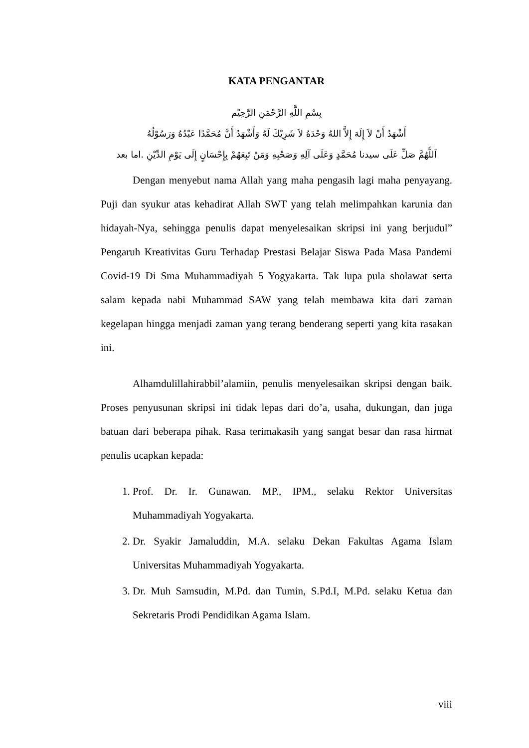KATA PENGANTAR
بِسْمِ اللَّهِ الرَّحْمَنِ الرَّحِيْم
أَشْهَدُ أَنْ لاَ إِلَهَ إِلاَّ اللهُ وَحْدَهُ لاَ شَرِيْكَ لَهُ وَأَشْهَدُ أَنَّ مُحَمَّدًا عَبْدُهُ وَرَسُوْلُهُ
اَللَّهُمَّ صَلِّ عَلَى سيدنا مُحَمَّدٍ وَعَلَى آلِهِ وَصَحْبِهِ وَمَنْ تَبِعَهُمْ بِإِحْسَانٍ إِلَى يَوْمِ الدِّيْنِ .اما بعد
Dengan menyebut nama Allah yang maha pengasih lagi maha penyayang. Puji dan syukur atas kehadirat Allah SWT yang telah melimpahkan karunia dan hidayah-Nya, sehingga penulis dapat menyelesaikan skripsi ini yang berjudul” Pengaruh Kreativitas Guru Terhadap Prestasi Belajar Siswa Pada Masa Pandemi Covid-19 Di Sma Muhammadiyah 5 Yogyakarta. Tak lupa pula sholawat serta salam kepada nabi Muhammad SAW yang telah membawa kita dari zaman kegelapan hingga menjadi zaman yang terang benderang seperti yang kita rasakan ini.
Alhamdulillahirabbil’alamiin, penulis menyelesaikan skripsi dengan baik. Proses penyusunan skripsi ini tidak lepas dari do’a, usaha, dukungan, dan juga batuan dari beberapa pihak. Rasa terimakasih yang sangat besar dan rasa hirmat penulis ucapkan kepada:
1. Prof. Dr. Ir. Gunawan. MP., IPM., selaku Rektor Universitas Muhammadiyah Yogyakarta.
2. Dr. Syakir Jamaluddin, M.A. selaku Dekan Fakultas Agama Islam Universitas Muhammadiyah Yogyakarta.
3. Dr. Muh Samsudin, M.Pd. dan Tumin, S.Pd.I, M.Pd. selaku Ketua dan Sekretaris Prodi Pendidikan Agama Islam.
viii